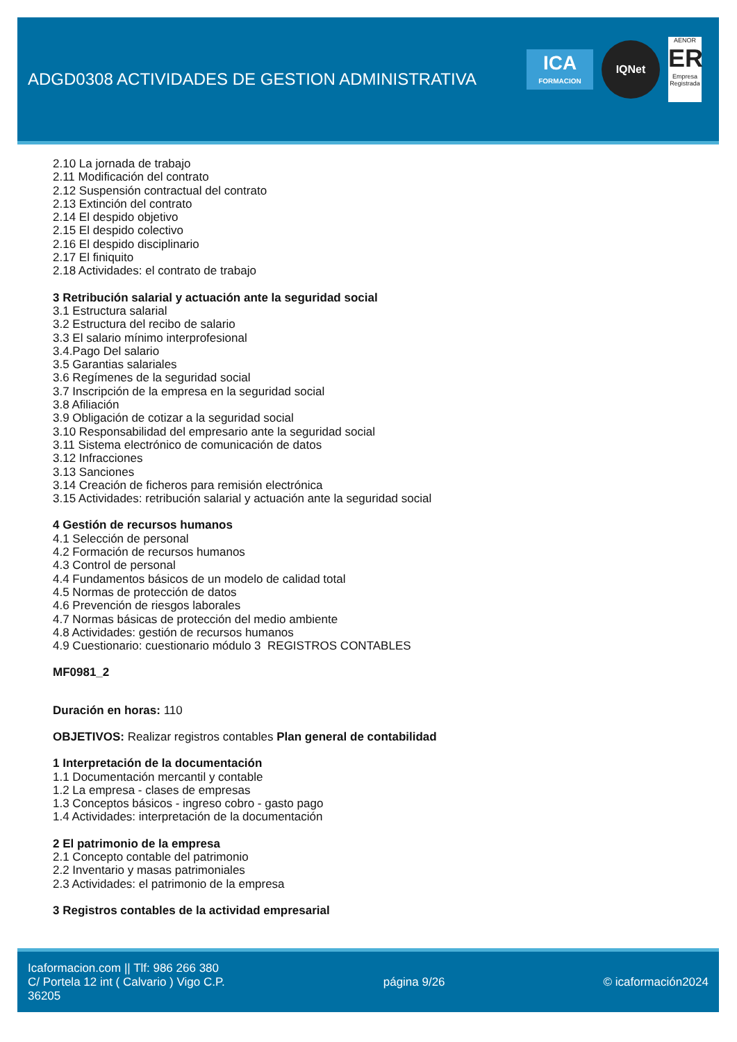ADGD0308 ACTIVIDADES DE GESTION ADMINISTRATIVA
ICA
FORMACION
IQNet
AENOR
ER
Empresa Registrada
2.10 La jornada de trabajo
2.11 Modificación del contrato
2.12 Suspensión contractual del contrato
2.13 Extinción del contrato
2.14 El despido objetivo
2.15 El despido colectivo
2.16 El despido disciplinario
2.17 El finiquito
2.18 Actividades: el contrato de trabajo
3 Retribución salarial y actuación ante la seguridad social
3.1 Estructura salarial
3.2 Estructura del recibo de salario
3.3 El salario mínimo interprofesional
3.4.Pago Del salario
3.5 Garantias salariales
3.6 Regímenes de la seguridad social
3.7 Inscripción de la empresa en la seguridad social
3.8 Afiliación
3.9 Obligación de cotizar a la seguridad social
3.10 Responsabilidad del empresario ante la seguridad social
3.11 Sistema electrónico de comunicación de datos
3.12 Infracciones
3.13 Sanciones
3.14 Creación de ficheros para remisión electrónica
3.15 Actividades: retribución salarial y actuación ante la seguridad social
4 Gestión de recursos humanos
4.1 Selección de personal
4.2 Formación de recursos humanos
4.3 Control de personal
4.4 Fundamentos básicos de un modelo de calidad total
4.5 Normas de protección de datos
4.6 Prevención de riesgos laborales
4.7 Normas básicas de protección del medio ambiente
4.8 Actividades: gestión de recursos humanos
4.9 Cuestionario: cuestionario módulo 3 REGISTROS CONTABLES
MF0981_2
Duración en horas: 110
OBJETIVOS: Realizar registros contables Plan general de contabilidad
1 Interpretación de la documentación
1.1 Documentación mercantil y contable
1.2 La empresa - clases de empresas
1.3 Conceptos básicos - ingreso cobro - gasto pago
1.4 Actividades: interpretación de la documentación
2 El patrimonio de la empresa
2.1 Concepto contable del patrimonio
2.2 Inventario y masas patrimoniales
2.3 Actividades: el patrimonio de la empresa
3 Registros contables de la actividad empresarial
Icaformacion.com || Tlf: 986 266 380
C/ Portela 12 int ( Calvario ) Vigo C.P.
36205
página 9/26 © icaformación2024